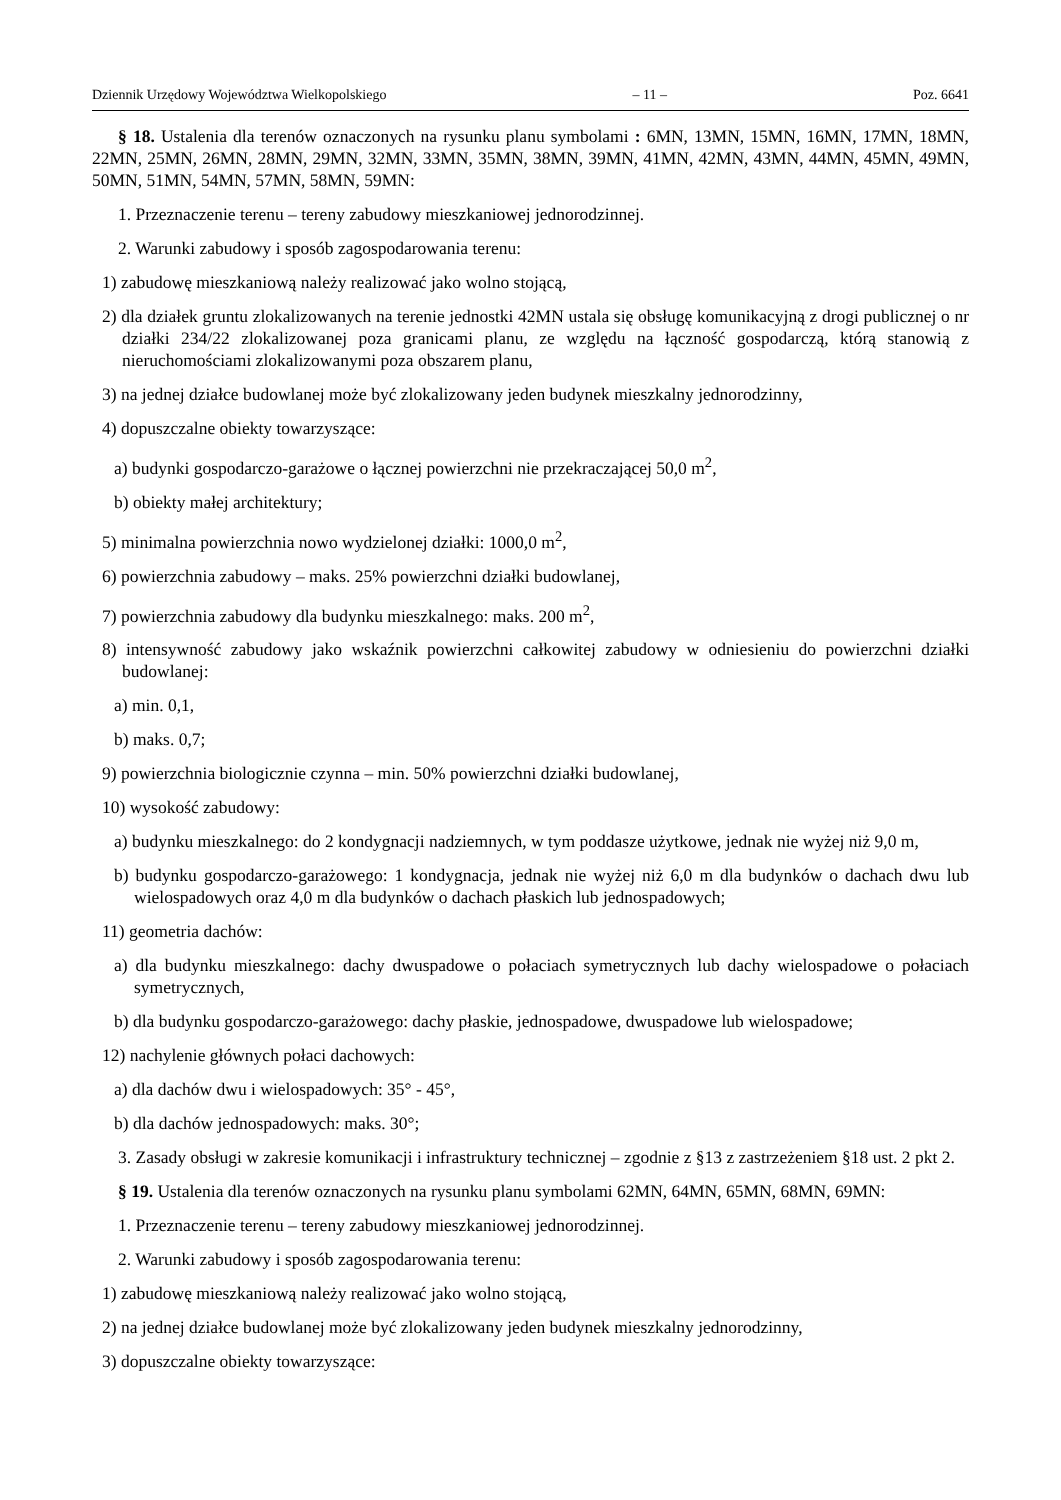Dziennik Urzędowy Województwa Wielkopolskiego – 11 – Poz. 6641
§ 18. Ustalenia dla terenów oznaczonych na rysunku planu symbolami : 6MN, 13MN, 15MN, 16MN, 17MN, 18MN, 22MN, 25MN, 26MN, 28MN, 29MN, 32MN, 33MN, 35MN, 38MN, 39MN, 41MN, 42MN, 43MN, 44MN, 45MN, 49MN, 50MN, 51MN, 54MN, 57MN, 58MN, 59MN:
1. Przeznaczenie terenu – tereny zabudowy mieszkaniowej jednorodzinnej.
2. Warunki zabudowy i sposób zagospodarowania terenu:
1) zabudowę mieszkaniową należy realizować jako wolno stojącą,
2) dla działek gruntu zlokalizowanych na terenie jednostki 42MN ustala się obsługę komunikacyjną z drogi publicznej o nr działki 234/22 zlokalizowanej poza granicami planu, ze względu na łączność gospodarczą, którą stanowią z nieruchomościami zlokalizowanymi poza obszarem planu,
3) na jednej działce budowlanej może być zlokalizowany jeden budynek mieszkalny jednorodzinny,
4) dopuszczalne obiekty towarzyszące:
a) budynki gospodarczo-garażowe o łącznej powierzchni nie przekraczającej 50,0 m<sup>2</sup>,
b) obiekty małej architektury;
5) minimalna powierzchnia nowo wydzielonej działki: 1000,0 m<sup>2</sup>,
6) powierzchnia zabudowy – maks. 25% powierzchni działki budowlanej,
7) powierzchnia zabudowy dla budynku mieszkalnego: maks. 200 m<sup>2</sup>,
8) intensywność zabudowy jako wskaźnik powierzchni całkowitej zabudowy w odniesieniu do powierzchni działki budowlanej:
a) min. 0,1,
b) maks. 0,7;
9) powierzchnia biologicznie czynna – min. 50% powierzchni działki budowlanej,
10) wysokość zabudowy:
a) budynku mieszkalnego: do 2 kondygnacji nadziemnych, w tym poddasze użytkowe, jednak nie wyżej niż 9,0 m,
b) budynku gospodarczo-garażowego: 1 kondygnacja, jednak nie wyżej niż 6,0 m dla budynków o dachach dwu lub wielospadowych oraz 4,0 m dla budynków o dachach płaskich lub jednospadowych;
11) geometria dachów:
a) dla budynku mieszkalnego: dachy dwuspadowe o połaciach symetrycznych lub dachy wielospadowe o połaciach symetrycznych,
b) dla budynku gospodarczo-garażowego: dachy płaskie, jednospadowe, dwuspadowe lub wielospadowe;
12) nachylenie głównych połaci dachowych:
a) dla dachów dwu i wielospadowych: 35° - 45°,
b) dla dachów jednospadowych: maks. 30°;
3. Zasady obsługi w zakresie komunikacji i infrastruktury technicznej – zgodnie z §13 z zastrzeżeniem §18 ust. 2 pkt 2.
§ 19. Ustalenia dla terenów oznaczonych na rysunku planu symbolami 62MN, 64MN, 65MN, 68MN, 69MN:
1. Przeznaczenie terenu – tereny zabudowy mieszkaniowej jednorodzinnej.
2. Warunki zabudowy i sposób zagospodarowania terenu:
1) zabudowę mieszkaniową należy realizować jako wolno stojącą,
2) na jednej działce budowlanej może być zlokalizowany jeden budynek mieszkalny jednorodzinny,
3) dopuszczalne obiekty towarzyszące: